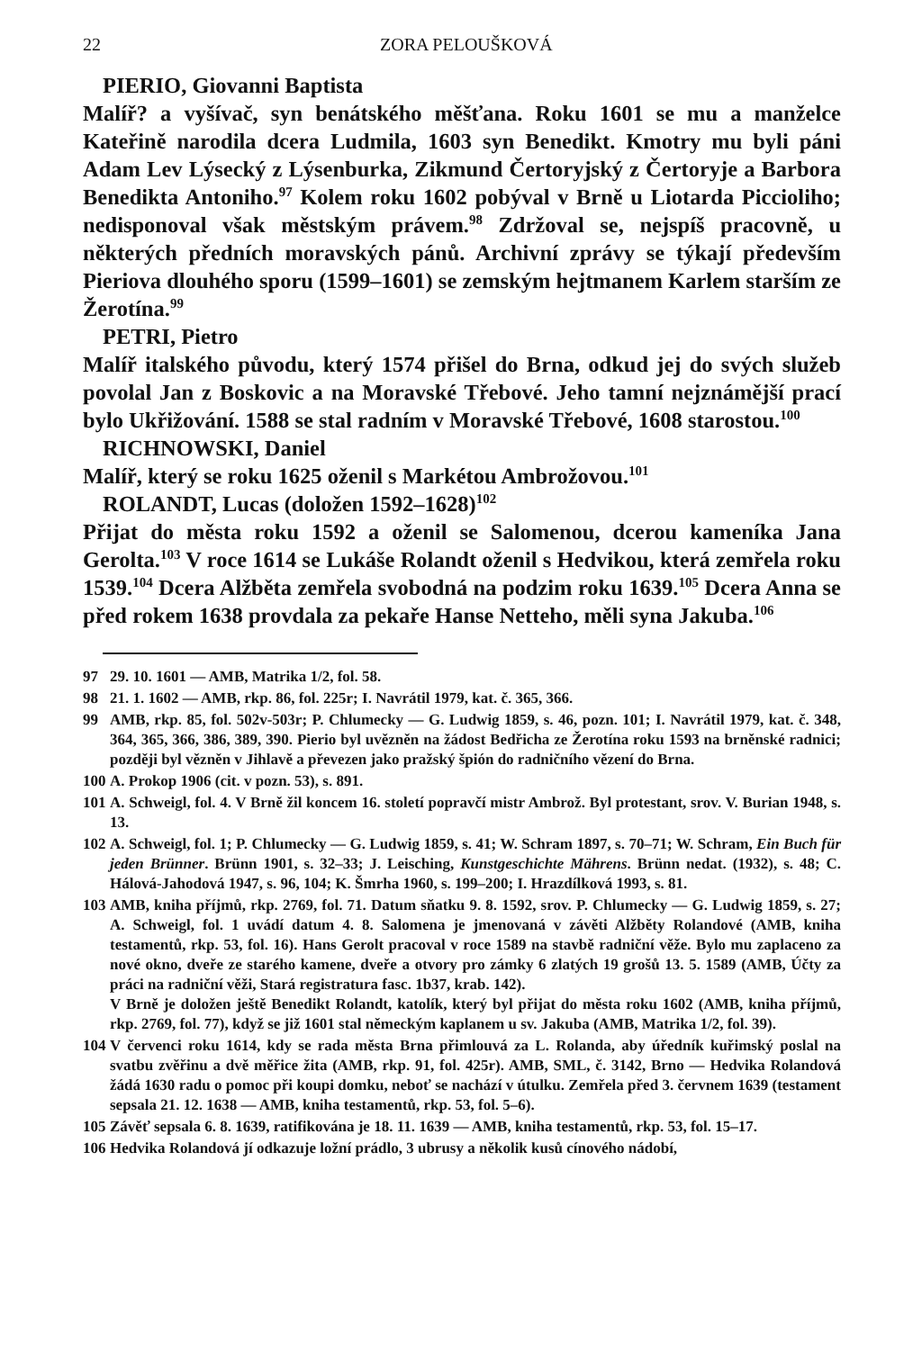22 ZORA PELOUŠKOVÁ
PIERIO, Giovanni Baptista
Malíř? a vyšívač, syn benátského měšťana. Roku 1601 se mu a manželce Kateřině narodila dcera Ludmila, 1603 syn Benedikt. Kmotry mu byli páni Adam Lev Lýsecký z Lýsenburka, Zikmund Čertoryjský z Čertoryje a Barbora Benedikta Antoniho.<sup>97</sup> Kolem roku 1602 pobýval v Brně u Liotarda Piccioliho; nedisponoval však městským právem.<sup>98</sup> Zdržoval se, nejspíš pracovně, u některých předních moravských pánů. Archivní zprávy se týkají především Pieriova dlouhého sporu (1599–1601) se zemským hejtmanem Karlem starším ze Žerotína.<sup>99</sup>
PETRI, Pietro
Malíř italského původu, který 1574 přišel do Brna, odkud jej do svých služeb povolal Jan z Boskovic a na Moravské Třebové. Jeho tamní nejznámější prací bylo Ukřižování. 1588 se stal radním v Moravské Třebové, 1608 starostou.<sup>100</sup>
RICHNOWSKI, Daniel
Malíř, který se roku 1625 oženil s Markétou Ambrožovou.<sup>101</sup>
ROLANDT, Lucas (doložen 1592–1628)<sup>102</sup>
Přijat do města roku 1592 a oženil se Salomenou, dcerou kameníka Jana Gerolta.<sup>103</sup> V roce 1614 se Lukáše Rolandt oženil s Hedvikou, která zemřela roku 1539.<sup>104</sup> Dcera Alžběta zemřela svobodná na podzim roku 1639.<sup>105</sup> Dcera Anna se před rokem 1638 provdala za pekaře Hanse Netteho, měli syna Jakuba.<sup>106</sup>
97 29. 10. 1601 — AMB, Matrika 1/2, fol. 58.
98 21. 1. 1602 — AMB, rkp. 86, fol. 225r; I. Navrátil 1979, kat. č. 365, 366.
99 AMB, rkp. 85, fol. 502v-503r; P. Chlumecky — G. Ludwig 1859, s. 46, pozn. 101; I. Navrátil 1979, kat. č. 348, 364, 365, 366, 386, 389, 390. Pierio byl uvězněn na žádost Bedřicha ze Žerotína roku 1593 na brněnské radnici; později byl vězněn v Jihlavě a převezen jako pražský špión do radničního vězení do Brna.
100 A. Prokop 1906 (cit. v pozn. 53), s. 891.
101 A. Schweigl, fol. 4. V Brně žil koncem 16. století popravčí mistr Ambrož. Byl protestant, srov. V. Burian 1948, s. 13.
102 A. Schweigl, fol. 1; P. Chlumecky — G. Ludwig 1859, s. 41; W. Schram 1897, s. 70–71; W. Schram, Ein Buch für jeden Brünner. Brünn 1901, s. 32–33; J. Leisching, Kunstgeschichte Mährens. Brünn nedat. (1932), s. 48; C. Hálová-Jahodová 1947, s. 96, 104; K. Šmrha 1960, s. 199–200; I. Hrazdílková 1993, s. 81.
103 AMB, kniha příjmů, rkp. 2769, fol. 71. Datum sňatku 9. 8. 1592, srov. P. Chlumecky — G. Ludwig 1859, s. 27; A. Schweigl, fol. 1 uvádí datum 4. 8. Salomena je jmenovaná v závěti Alžběty Rolandové (AMB, kniha testamentů, rkp. 53, fol. 16). Hans Gerolt pracoval v roce 1589 na stavbě radniční věže. Bylo mu zaplaceno za nové okno, dveře ze starého kamene, dveře a otvory pro zámky 6 zlatých 19 grošů 13. 5. 1589 (AMB, Účty za práci na radniční věži, Stará registratura fasc. 1b37, krab. 142).
V Brně je doložen ještě Benedikt Rolandt, katolík, který byl přijat do města roku 1602 (AMB, kniha příjmů, rkp. 2769, fol. 77), když se již 1601 stal německým kaplanem u sv. Jakuba (AMB, Matrika 1/2, fol. 39).
104 V červenci roku 1614, kdy se rada města Brna přimlouvá za L. Rolanda, aby úředník kuřimský poslal na svatbu zvěřinu a dvě měřice žita (AMB, rkp. 91, fol. 425r). AMB, SML, č. 3142, Brno — Hedvika Rolandová žádá 1630 radu o pomoc při koupi domku, neboť se nachází v útulku. Zemřela před 3. červnem 1639 (testament sepsala 21. 12. 1638 — AMB, kniha testamentů, rkp. 53, fol. 5–6).
105 Závěť sepsala 6. 8. 1639, ratifikována je 18. 11. 1639 — AMB, kniha testamentů, rkp. 53, fol. 15–17.
106 Hedvika Rolandová jí odkazuje ložní prádlo, 3 ubrusy a několik kusů cínového nádobí,